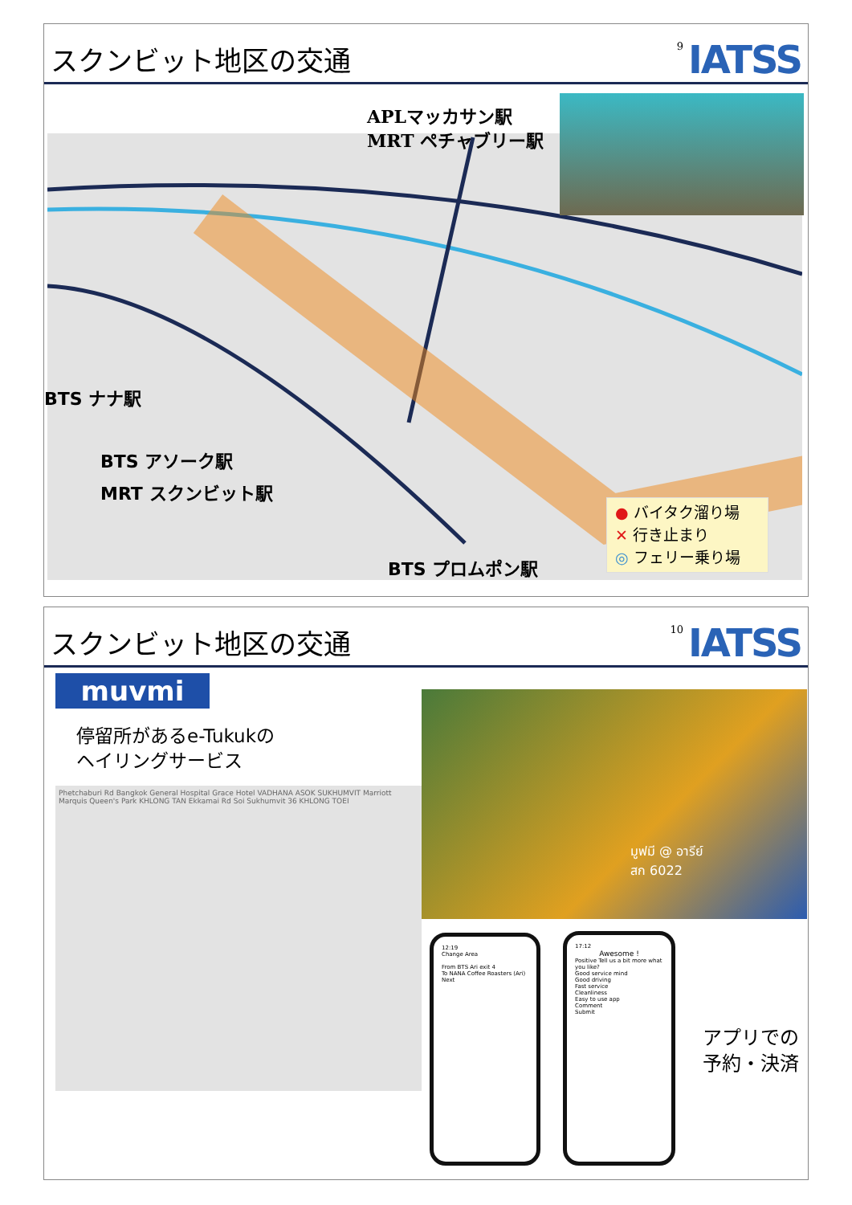スクンビット地区の交通
9 IATSS
APLマッカサン駅
MRT ペチャブリー駅
BTS ナナ駅
BTS アソーク駅
MRT スクンビット駅
BTS プロムポン駅
● バイタク溜り場
✕ 行き止まり
◎ フェリー乗り場
スクンビット地区の交通
10 IATSS
muvmi
停留所があるe-Tukukの
ヘイリングサービス
Phetchaburi Rd Bangkok General Hospital Grace Hotel VADHANA ASOK SUKHUMVIT Marriott Marquis Queen's Park KHLONG TAN Ekkamai Rd Soi Sukhumvit 36 KHLONG TOEI
มูฟมี @ อารีย์
สก 6022
12:19
Change Area
From BTS Ari exit 4
To NANA Coffee Roasters (Ari)
Next
17:12
Awesome !
Positive Tell us a bit more what you like?
Good service mind
Good driving
Fast service
Cleanliness
Easy to use app
Comment
Submit
アプリでの
予約・決済